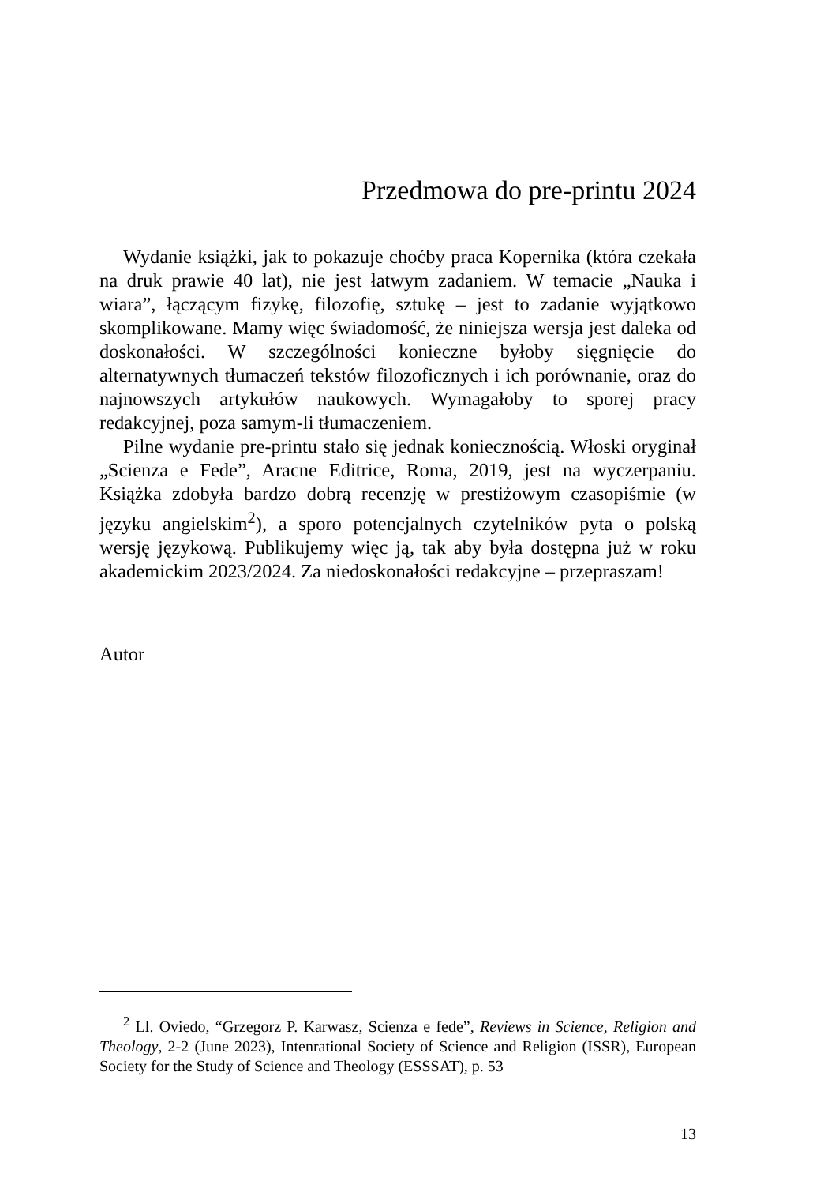Przedmowa do pre-printu 2024
Wydanie książki, jak to pokazuje choćby praca Kopernika (która czekała na druk prawie 40 lat), nie jest łatwym zadaniem. W temacie „Nauka i wiara”, łączącym fizykę, filozofię, sztukę – jest to zadanie wyjątkowo skomplikowane. Mamy więc świadomość, że niniejsza wersja jest daleka od doskonałości. W szczególności konieczne byłoby sięgnięcie do alternatywnych tłumaczeń tekstów filozoficznych i ich porównanie, oraz do najnowszych artykułów naukowych. Wymagałoby to sporej pracy redakcyjnej, poza samym-li tłumaczeniem.
Pilne wydanie pre-printu stało się jednak koniecznością. Włoski oryginał „Scienza e Fede”, Aracne Editrice, Roma, 2019, jest na wyczerpaniu. Książka zdobyła bardzo dobrą recenzję w prestiżowym czasopiśmie (w języku angielskim<sup>2</sup>), a sporo potencjalnych czytelników pyta o polską wersję językową. Publikujemy więc ją, tak aby była dostępna już w roku akademickim 2023/2024. Za niedoskonałości redakcyjne – przepraszam!
Autor
<sup>2</sup> Ll. Oviedo, “Grzegorz P. Karwasz, Scienza e fede”, Reviews in Science, Religion and Theology, 2-2 (June 2023), Intenrational Society of Science and Religion (ISSR), European Society for the Study of Science and Theology (ESSSAT), p. 53
13